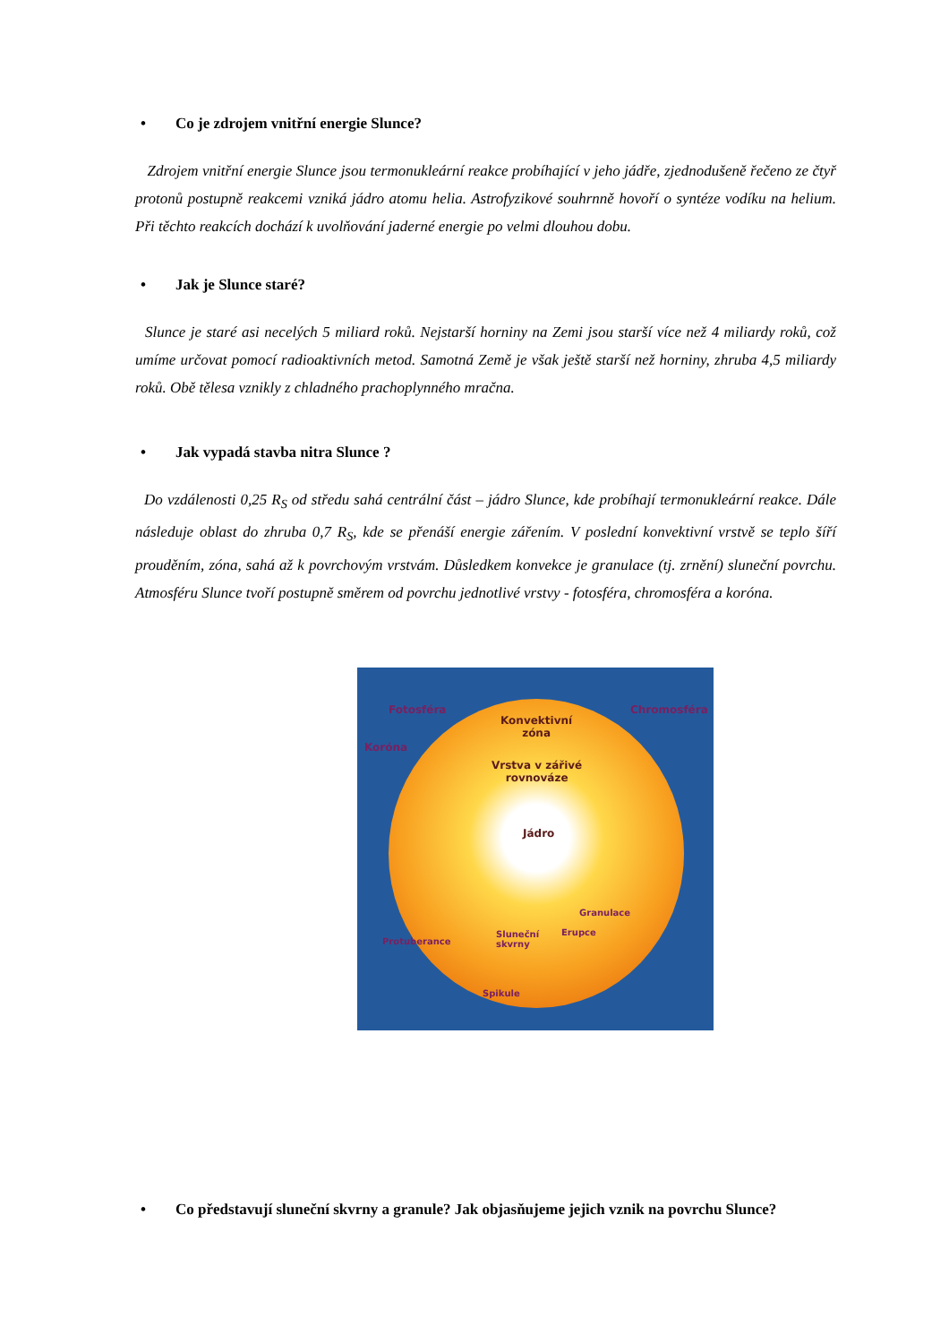• Co je zdrojem vnitřní energie Slunce?
Zdrojem vnitřní energie Slunce jsou termonukleární reakce probíhající v jeho jádře, zjednodušeně řečeno ze čtyř protonů postupně reakcemi vzniká jádro atomu helia. Astrofyzikové souhrnně hovoří o syntéze vodíku na helium. Při těchto reakcích dochází k uvolňování jaderné energie po velmi dlouhou dobu.
• Jak je Slunce staré?
Slunce je staré asi necelých 5 miliard roků. Nejstarší horniny na Zemi jsou starší více než 4 miliardy roků, což umíme určovat pomocí radioaktivních metod. Samotná Země je však ještě starší než horniny, zhruba 4,5 miliardy roků. Obě tělesa vznikly z chladného prachoplynného mračna.
• Jak vypadá stavba nitra Slunce ?
Do vzdálenosti 0,25 R<sub>S</sub> od středu sahá centrální část – jádro Slunce, kde probíhají termonukleární reakce. Dále následuje oblast do zhruba 0,7 R<sub>S</sub>, kde se přenáší energie zářením. V poslední konvektivní vrstvě se teplo šíří prouděním, zóna, sahá až k povrchovým vrstvám. Důsledkem konvekce je granulace (tj. zrnění) sluneční povrchu. Atmosféru Slunce tvoří postupně směrem od povrchu jednotlivé vrstvy - fotosféra, chromosféra a koróna.
Fotosféra Chromosféra
Koróna
Konvektivní
zóna
Vrstva v zářivé
rovnováze
Jádro
Granulace
Erupce
Sluneční
skvrny
Protuberance
Spikule
• Co představují sluneční skvrny a granule? Jak objasňujeme jejich vznik na povrchu Slunce?